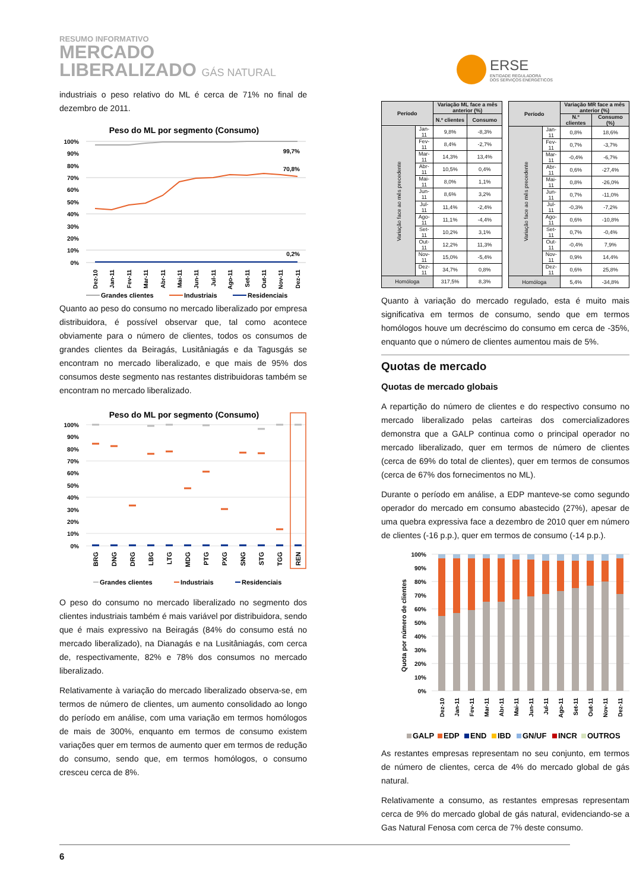RESUMO INFORMATIVO
MERCADO
LIBERALIZADO GÁS NATURAL
ERSE
ENTIDADE REGULADORA
DOS SERVIÇOS ENERGÉTICOS
industriais o peso relativo do ML é cerca de 71% no final de dezembro de 2011.
Peso do ML por segmento (Consumo)
100%
90%
80%
70%
60%
50%
40%
30%
20%
10%
0%
99,7%
70,8%
0,2%
Dez-10
Jan-11
Fev-11
Mar-11
Abr-11
Mai-11
Jun-11
Jul-11
Ago-11
Set-11
Out-11
Nov-11
Dez-11
Grandes clientes
Industriais
Residenciais
Quanto ao peso do consumo no mercado liberalizado por empresa distribuidora, é possível observar que, tal como acontece obviamente para o número de clientes, todos os consumos de grandes clientes da Beiragás, Lusitâniagás e da Tagusgás se encontram no mercado liberalizado, e que mais de 95% dos consumos deste segmento nas restantes distribuidoras também se encontram no mercado liberalizado.
Peso do ML por segmento (Consumo)
100%
90%
80%
70%
60%
50%
40%
30%
20%
10%
0%
BRG
DNG
DRG
LBG
LTG
MDG
PTG
PXG
SNG
STG
TGG
REN
Grandes clientes
Industriais
Residenciais
O peso do consumo no mercado liberalizado no segmento dos clientes industriais também é mais variável por distribuidora, sendo que é mais expressivo na Beiragás (84% do consumo está no mercado liberalizado), na Dianagás e na Lusitâniagás, com cerca de, respectivamente, 82% e 78% dos consumos no mercado liberalizado.
Relativamente à variação do mercado liberalizado observa-se, em termos de número de clientes, um aumento consolidado ao longo do período em análise, com uma variação em termos homólogos de mais de 300%, enquanto em termos de consumo existem variações quer em termos de aumento quer em termos de redução do consumo, sendo que, em termos homólogos, o consumo cresceu cerca de 8%.
| Período | | Variação ML face a mês anterior (%) | |
| --- | --- | --- | --- |
| | | N.º clientes | Consumo |
| Variação face ao mês precedente | Jan-11 | 9,8% | -8,3% |
| | Fev-11 | 8,4% | -2,7% |
| | Mar-11 | 14,3% | 13,4% |
| | Abr-11 | 10,5% | 0,4% |
| | Mai-11 | 8,0% | 1,1% |
| | Jun-11 | 8,6% | 3,2% |
| | Jul-11 | 11,4% | -2,4% |
| | Ago-11 | 11,1% | -4,4% |
| | Set-11 | 10,2% | 3,1% |
| | Out-11 | 12,2% | 11,3% |
| | Nov-11 | 15,0% | -5,4% |
| | Dez-11 | 34,7% | 0,8% |
| Homóloga | | 317,5% | 8,3% |
| Período | | Variação MR face a mês anterior (%) | |
| --- | --- | --- | --- |
| | | N.º clientes | Consumo (%) |
| Variação face ao mês precedente | Jan-11 | 0,8% | 18,6% |
| | Fev-11 | 0,7% | -3,7% |
| | Mar-11 | -0,4% | -6,7% |
| | Abr-11 | 0,6% | -27,4% |
| | Mai-11 | 0,8% | -26,0% |
| | Jun-11 | 0,7% | -11,0% |
| | Jul-11 | -0,3% | -7,2% |
| | Ago-11 | 0,6% | -10,8% |
| | Set-11 | 0,7% | -0,4% |
| | Out-11 | -0,4% | 7,9% |
| | Nov-11 | 0,9% | 14,4% |
| | Dez-11 | 0,6% | 25,8% |
| Homóloga | | 5,4% | -34,8% |
Quanto à variação do mercado regulado, esta é muito mais significativa em termos de consumo, sendo que em termos homólogos houve um decréscimo do consumo em cerca de -35%, enquanto que o número de clientes aumentou mais de 5%.
Quotas de mercado
Quotas de mercado globais
A repartição do número de clientes e do respectivo consumo no mercado liberalizado pelas carteiras dos comercializadores demonstra que a GALP continua como o principal operador no mercado liberalizado, quer em termos de número de clientes (cerca de 69% do total de clientes), quer em termos de consumos (cerca de 67% dos fornecimentos no ML).
Durante o período em análise, a EDP manteve-se como segundo operador do mercado em consumo abastecido (27%), apesar de uma quebra expressiva face a dezembro de 2010 quer em número de clientes (-16 p.p.), quer em termos de consumo (-14 p.p.).
100%
90%
80%
70%
60%
50%
40%
30%
20%
10%
0%
Quota por número de clientes
Dez-10
Jan-11
Fev-11
Mar-11
Abr-11
Mai-11
Jun-11
Jul-11
Ago-11
Set-11
Out-11
Nov-11
Dez-11
GALP
EDP
END
IBD
GN/UF
INCR
OUTROS
As restantes empresas representam no seu conjunto, em termos de número de clientes, cerca de 4% do mercado global de gás natural.
Relativamente a consumo, as restantes empresas representam cerca de 9% do mercado global de gás natural, evidenciando-se a Gas Natural Fenosa com cerca de 7% deste consumo.
6